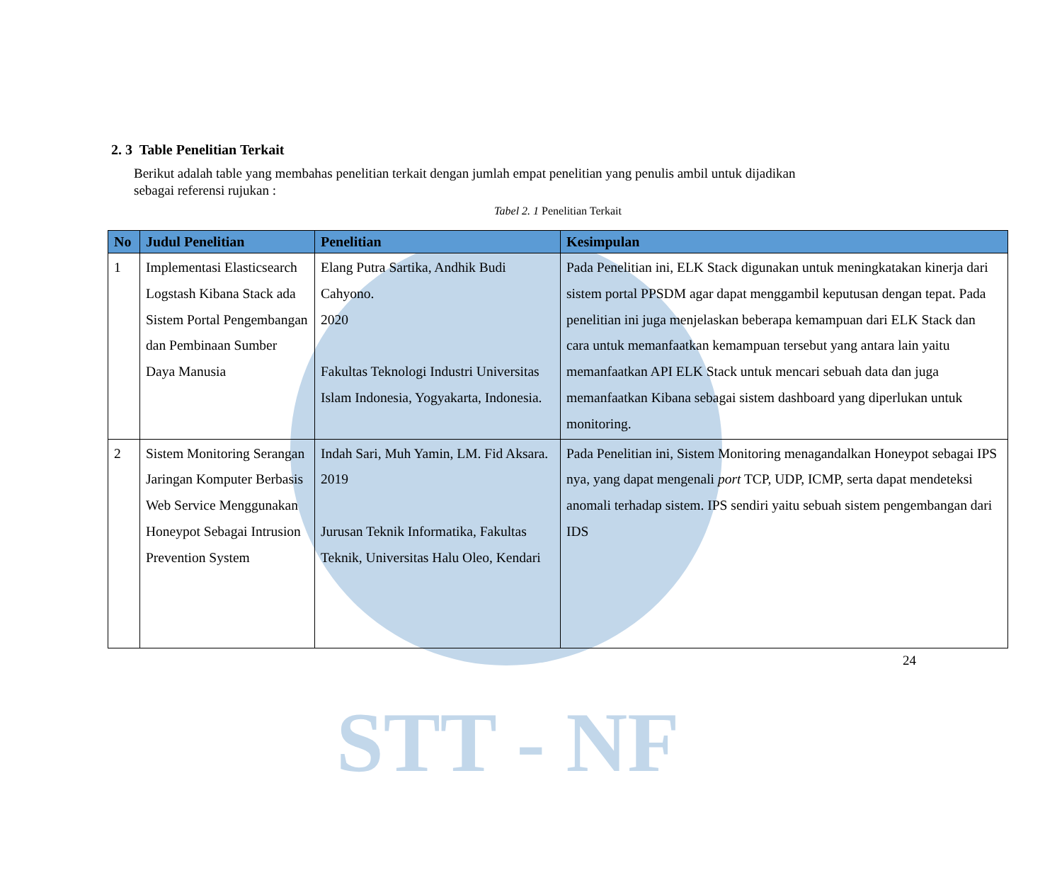STT - NF
2. 3 Table Penelitian Terkait
Berikut adalah table yang membahas penelitian terkait dengan jumlah empat penelitian yang penulis ambil untuk dijadikan
sebagai referensi rujukan :
Tabel 2. 1 Penelitian Terkait
| No | Judul Penelitian | Penelitian | Kesimpulan |
| --- | --- | --- | --- |
| 1 | Implementasi Elasticsearch Logstash Kibana Stack ada Sistem Portal Pengembangan dan Pembinaan Sumber Daya Manusia | Elang Putra Sartika, Andhik Budi Cahyono. 2020 Fakultas Teknologi Industri Universitas Islam Indonesia, Yogyakarta, Indonesia. | Pada Penelitian ini, ELK Stack digunakan untuk meningkatakan kinerja dari sistem portal PPSDM agar dapat menggambil keputusan dengan tepat. Pada penelitian ini juga menjelaskan beberapa kemampuan dari ELK Stack dan cara untuk memanfaatkan kemampuan tersebut yang antara lain yaitu memanfaatkan API ELK Stack untuk mencari sebuah data dan juga memanfaatkan Kibana sebagai sistem dashboard yang diperlukan untuk monitoring. |
| 2 | Sistem Monitoring Serangan Jaringan Komputer Berbasis Web Service Menggunakan Honeypot Sebagai Intrusion Prevention System | Indah Sari, Muh Yamin, LM. Fid Aksara. 2019 Jurusan Teknik Informatika, Fakultas Teknik, Universitas Halu Oleo, Kendari | Pada Penelitian ini, Sistem Monitoring menagandalkan Honeypot sebagai IPS nya, yang dapat mengenali port TCP, UDP, ICMP, serta dapat mendeteksi anomali terhadap sistem. IPS sendiri yaitu sebuah sistem pengembangan dari IDS |
24